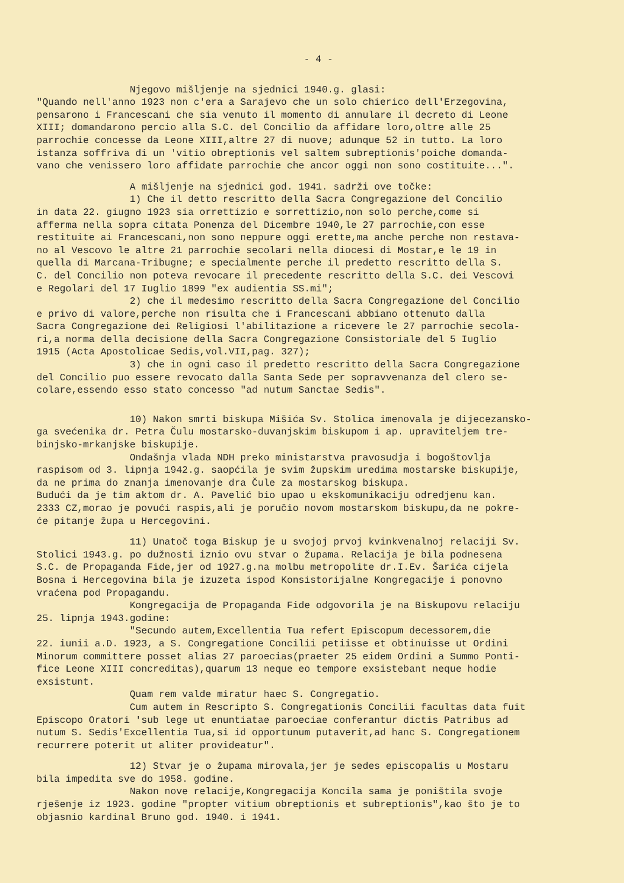- 4 -
Njegovo mišljenje na sjednici 1940.g. glasi: "Quando nell'anno 1923 non c'era a Sarajevo che un solo chierico dell'Erzegovina, pensarono i Francescani che sia venuto il momento di annulare il decreto di Leone XIII; domandarono percio alla S.C. del Concilio da affidare loro,oltre alle 25 parrochie concesse da Leone XIII,altre 27 di nuove; adunque 52 in tutto. La loro istanza soffriva di un 'vitio obreptionis vel saltem subreptionis'poiche domanda- vano che venissero loro affidate parrochie che ancor oggi non sono costituite...".
A mišljenje na sjednici god. 1941. sadrži ove točke: 1) Che il detto rescritto della Sacra Congregazione del Concilio in data 22. giugno 1923 sia orrettizio e sorrettizio,non solo perche,come si afferma nella sopra citata Ponenza del Dicembre 1940,le 27 parrochie,con esse restituite ai Francescani,non sono neppure oggi erette,ma anche perche non restava- no al Vescovo le altre 21 parrochie secolari nella diocesi di Mostar,e le 19 in quella di Marcana-Tribugne; e specialmente perche il predetto rescritto della S. C. del Concilio non poteva revocare il precedente rescritto della S.C. dei Vescovi e Regolari del 17 Iuglio 1899 "ex audientia SS.mi"; 2) che il medesimo rescritto della Sacra Congregazione del Concilio e privo di valore,perche non risulta che i Francescani abbiano ottenuto dalla Sacra Congregazione dei Religiosi l'abilitazione a ricevere le 27 parrochie secola- ri,a norma della decisione della Sacra Congregazione Consistoriale del 5 Iuglio 1915 (Acta Apostolicae Sedis,vol.VII,pag. 327); 3) che in ogni caso il predetto rescritto della Sacra Congregazione del Concilio puo essere revocato dalla Santa Sede per sopravvenanza del clero se- colare,essendo esso stato concesso "ad nutum Sanctae Sedis".
10) Nakon smrti biskupa Mišića Sv. Stolica imenovala je dijecezansko- ga svećenika dr. Petra Čulu mostarsko-duvanjskim biskupom i ap. upraviteljem tre- binjsko-mrkanjske biskupije. Ondašnja vlada NDH preko ministarstva pravosudja i bogoštovlja raspisom od 3. lipnja 1942.g. saopćila je svim župskim uredima mostarske biskupije, da ne prima do znanja imenovanje dra Čule za mostarskog biskupa. Budući da je tim aktom dr. A. Pavelić bio upao u ekskomunikaciju odredjenu kan. 2333 CZ,morao je povući raspis,ali je poručio novom mostarskom biskupu,da ne pokre- će pitanje župa u Hercegovini.
11) Unatoč toga Biskup je u svojoj prvoj kvinkvenalnoj relaciji Sv. Stolici 1943.g. po dužnosti iznio ovu stvar o župama. Relacija je bila podnesena S.C. de Propaganda Fide,jer od 1927.g.na molbu metropolite dr.I.Ev. Šarića cijela Bosna i Hercegovina bila je izuzeta ispod Konsistorijalne Kongregacije i ponovno vraćena pod Propagandu. Kongregacija de Propaganda Fide odgovorila je na Biskupovu relaciju 25. lipnja 1943.godine: "Secundo autem,Excellentia Tua refert Episcopum decessorem,die 22. iunii a.D. 1923, a S. Congregatione Concilii petiisse et obtinuisse ut Ordini Minorum committere posset alias 27 paroecias(praeter 25 eidem Ordini a Summo Ponti- fice Leone XIII concreditas),quarum 13 neque eo tempore exsistebant neque hodie exsistunt. Quam rem valde miratur haec S. Congregatio. Cum autem in Rescripto S. Congregationis Concilii facultas data fuit Episcopo Oratori 'sub lege ut enuntiatae paroeciae conferantur dictis Patribus ad nutum S. Sedis'Excellentia Tua,si id opportunum putaverit,ad hanc S. Congregationem recurrere poterit ut aliter provideatur".
12) Stvar je o župama mirovala,jer je sedes episcopalis u Mostaru bila impedita sve do 1958. godine. Nakon nove relacije,Kongregacija Koncila sama je poništila svoje rješenje iz 1923. godine "propter vitium obreptionis et subreptionis",kao što je to objasnio kardinal Bruno god. 1940. i 1941.